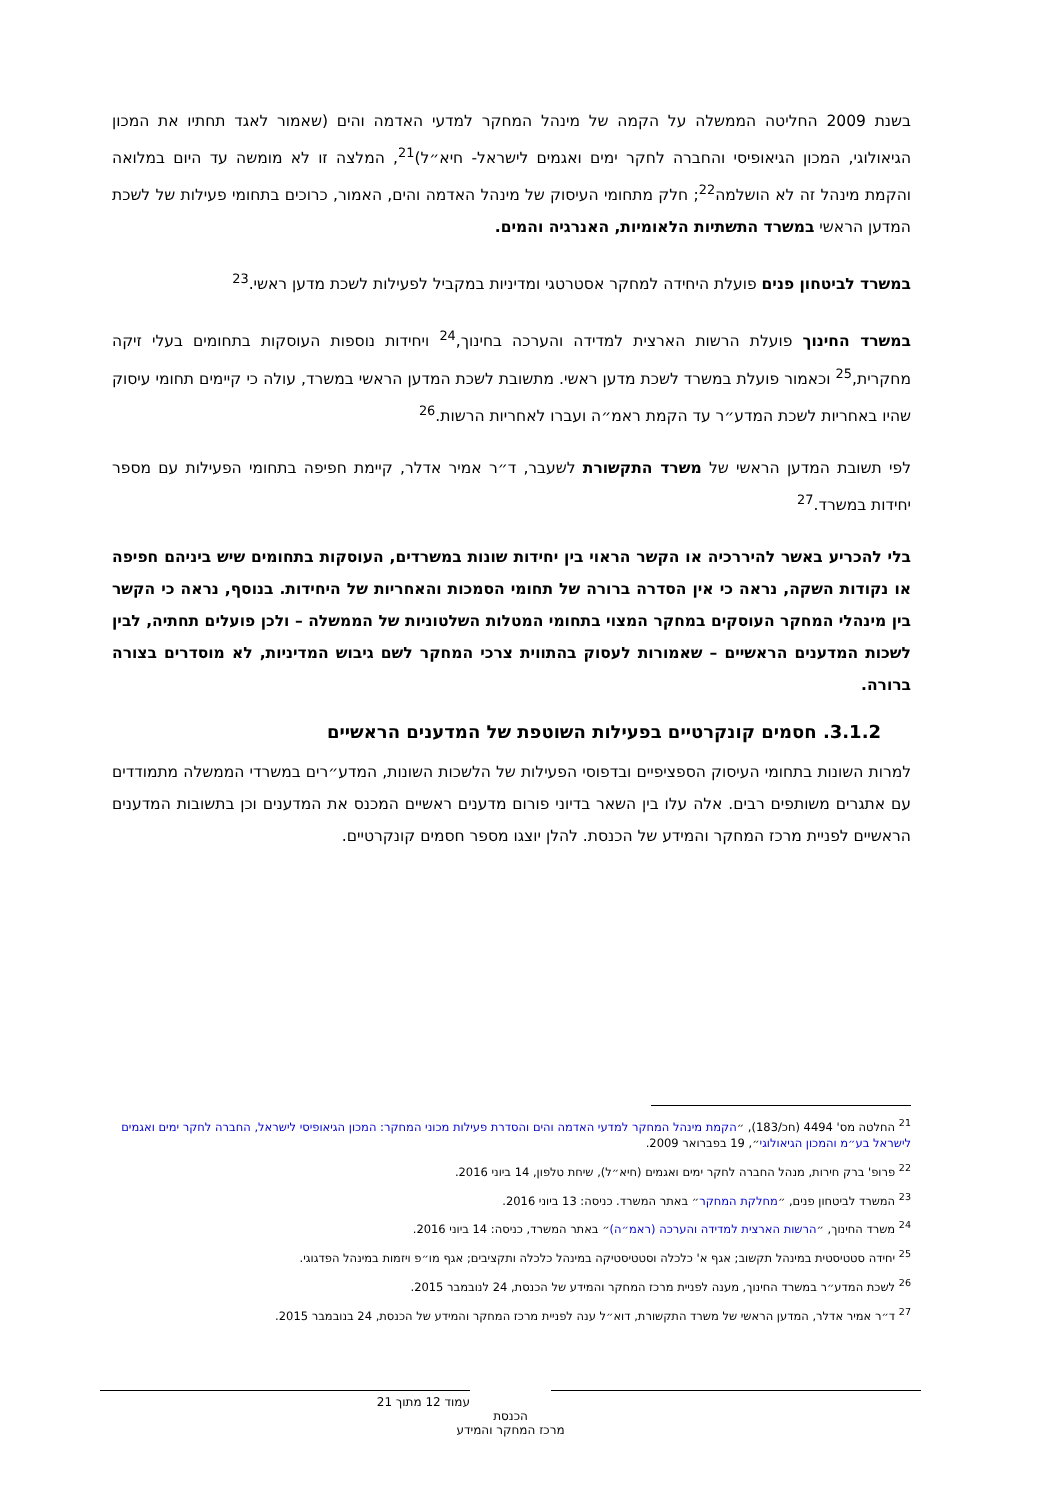בשנת 2009 החליטה הממשלה על הקמה של מינהל המחקר למדעי האדמה והים (שאמור לאגד תחתיו את המכון הגיאולוגי, המכון הגיאופיסי והחברה לחקר ימים ואגמים לישראל- חיא״ל)<sup>21</sup>, המלצה זו לא מומשה עד היום במלואה והקמת מינהל זה לא הושלמה<sup>22</sup>; חלק מתחומי העיסוק של מינהל האדמה והים, האמור, כרוכים בתחומי פעילות של לשכת המדען הראשי במשרד התשתיות הלאומיות, האנרגיה והמים.
במשרד לביטחון פנים פועלת היחידה למחקר אסטרטגי ומדיניות במקביל לפעילות לשכת מדען ראשי.<sup>23</sup>
במשרד החינוך פועלת הרשות הארצית למדידה והערכה בחינוך,<sup>24</sup> ויחידות נוספות העוסקות בתחומים בעלי זיקה מחקרית,<sup>25</sup> וכאמור פועלת במשרד לשכת מדען ראשי. מתשובת לשכת המדען הראשי במשרד, עולה כי קיימים תחומי עיסוק שהיו באחריות לשכת המדע״ר עד הקמת ראמ״ה ועברו לאחריות הרשות.<sup>26</sup>
לפי תשובת המדען הראשי של משרד התקשורת לשעבר, ד״ר אמיר אדלר, קיימת חפיפה בתחומי הפעילות עם מספר יחידות במשרד.<sup>27</sup>
בלי להכריע באשר להיררכיה או הקשר הראוי בין יחידות שונות במשרדים, העוסקות בתחומים שיש ביניהם חפיפה או נקודות השקה, נראה כי אין הסדרה ברורה של תחומי הסמכות והאחריות של היחידות. בנוסף, נראה כי הקשר בין מינהלי המחקר העוסקים במחקר המצוי בתחומי המטלות השלטוניות של הממשלה – ולכן פועלים תחתיה, לבין לשכות המדענים הראשיים – שאמורות לעסוק בהתווית צרכי המחקר לשם גיבוש המדיניות, לא מוסדרים בצורה ברורה.
3.1.2. חסמים קונקרטיים בפעילות השוטפת של המדענים הראשיים
למרות השונות בתחומי העיסוק הספציפיים ובדפוסי הפעילות של הלשכות השונות, המדע״רים במשרדי הממשלה מתמודדים עם אתגרים משותפים רבים. אלה עלו בין השאר בדיוני פורום מדענים ראשיים המכנס את המדענים וכן בתשובות המדענים הראשיים לפניית מרכז המחקר והמידע של הכנסת. להלן יוצגו מספר חסמים קונקרטיים.
<sup>21</sup> החלטה מס' 4494 (חכ/183), ״הקמת מינהל המחקר למדעי האדמה והים והסדרת פעילות מכוני המחקר: המכון הגיאופיסי לישראל, החברה לחקר ימים ואגמים לישראל בע״מ והמכון הגיאולוגי״, 19 בפברואר 2009.
<sup>22</sup> פרופ' ברק חירות, מנהל החברה לחקר ימים ואגמים (חיא״ל), שיחת טלפון, 14 ביוני 2016.
<sup>23</sup> המשרד לביטחון פנים, ״מחלקת המחקר״ באתר המשרד. כניסה: 13 ביוני 2016.
<sup>24</sup> משרד החינוך, ״הרשות הארצית למדידה והערכה (ראמ״ה)״ באתר המשרד, כניסה: 14 ביוני 2016.
<sup>25</sup> יחידה סטטיסטית במינהל תקשוב; אגף א' כלכלה וסטטיסטיקה במינהל כלכלה ותקציבים; אגף מו״פ ויזמות במינהל הפדגוגי.
<sup>26</sup> לשכת המדע״ר במשרד החינוך, מענה לפניית מרכז המחקר והמידע של הכנסת, 24 לנובמבר 2015.
<sup>27</sup> ד״ר אמיר אדלר, המדען הראשי של משרד התקשורת, דוא״ל ענה לפניית מרכז המחקר והמידע של הכנסת, 24 בנובמבר 2015.
עמוד 12 מתוך 21
הכנסת
מרכז המחקר והמידע